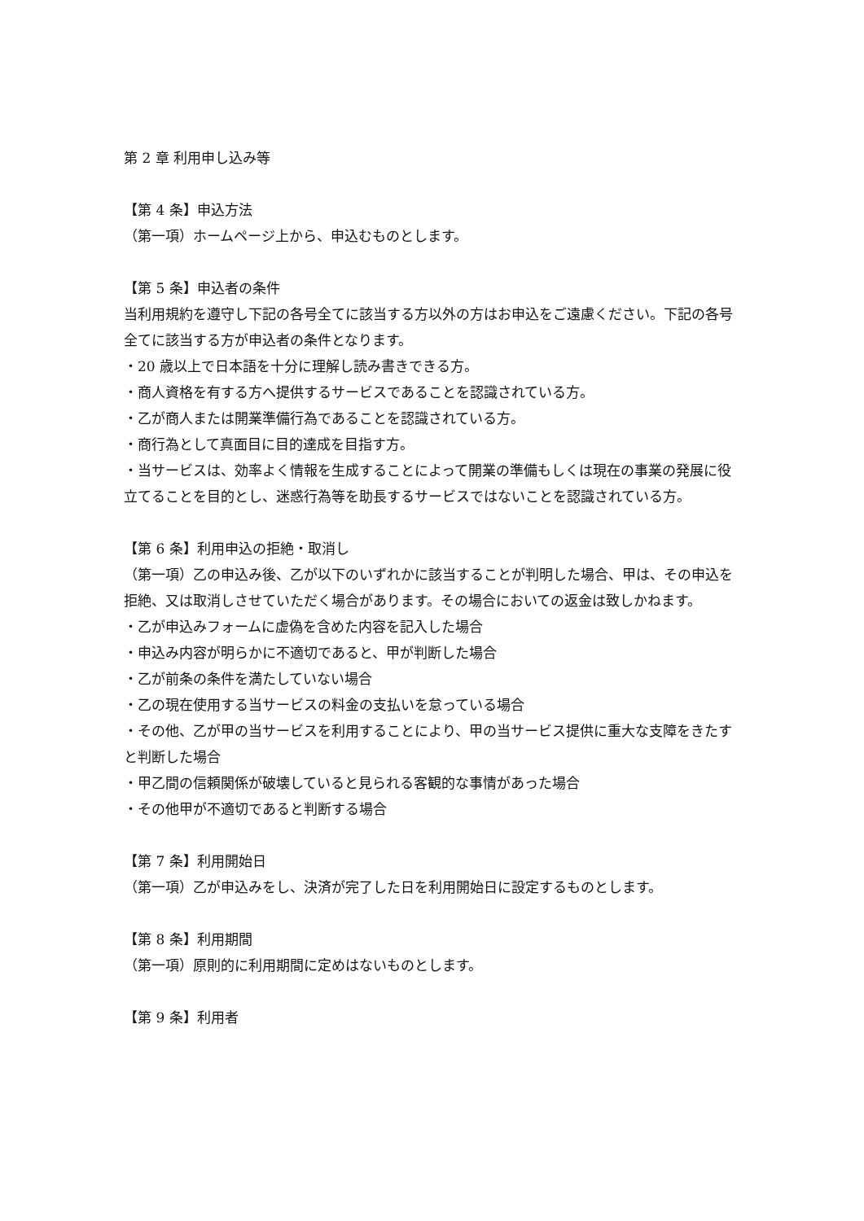第 2 章 利用申し込み等
【第 4 条】申込方法
（第一項）ホームページ上から、申込むものとします。
【第 5 条】申込者の条件
当利用規約を遵守し下記の各号全てに該当する方以外の方はお申込をご遠慮ください。下記の各号全てに該当する方が申込者の条件となります。
・20 歳以上で日本語を十分に理解し読み書きできる方。
・商人資格を有する方へ提供するサービスであることを認識されている方。
・乙が商人または開業準備行為であることを認識されている方。
・商行為として真面目に目的達成を目指す方。
・当サービスは、効率よく情報を生成することによって開業の準備もしくは現在の事業の発展に役立てることを目的とし、迷惑行為等を助長するサービスではないことを認識されている方。
【第 6 条】利用申込の拒絶・取消し
（第一項）乙の申込み後、乙が以下のいずれかに該当することが判明した場合、甲は、その申込を拒絶、又は取消しさせていただく場合があります。その場合においての返金は致しかねます。
・乙が申込みフォームに虚偽を含めた内容を記入した場合
・申込み内容が明らかに不適切であると、甲が判断した場合
・乙が前条の条件を満たしていない場合
・乙の現在使用する当サービスの料金の支払いを怠っている場合
・その他、乙が甲の当サービスを利用することにより、甲の当サービス提供に重大な支障をきたすと判断した場合
・甲乙間の信頼関係が破壊していると見られる客観的な事情があった場合
・その他甲が不適切であると判断する場合
【第 7 条】利用開始日
（第一項）乙が申込みをし、決済が完了した日を利用開始日に設定するものとします。
【第 8 条】利用期間
（第一項）原則的に利用期間に定めはないものとします。
【第 9 条】利用者